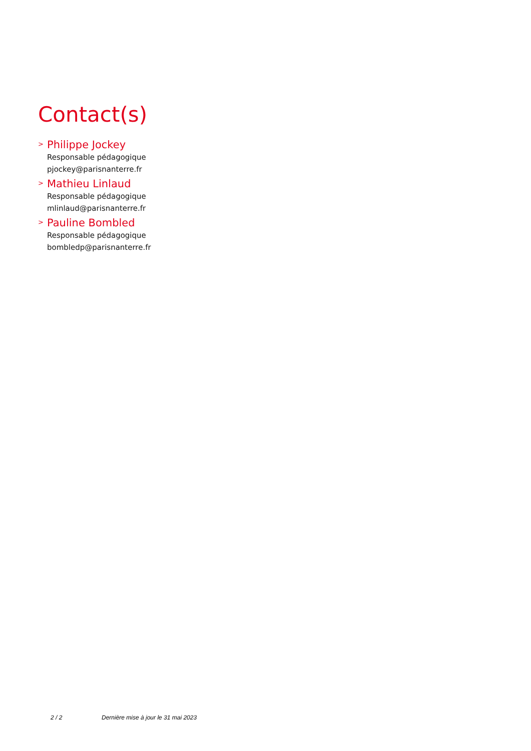Contact(s)
>
Philippe Jockey
Responsable pédagogique
pjockey@parisnanterre.fr
>
Mathieu Linlaud
Responsable pédagogique
mlinlaud@parisnanterre.fr
>
Pauline Bombled
Responsable pédagogique
bombledp@parisnanterre.fr
2 / 2 Dernière mise à jour le 31 mai 2023